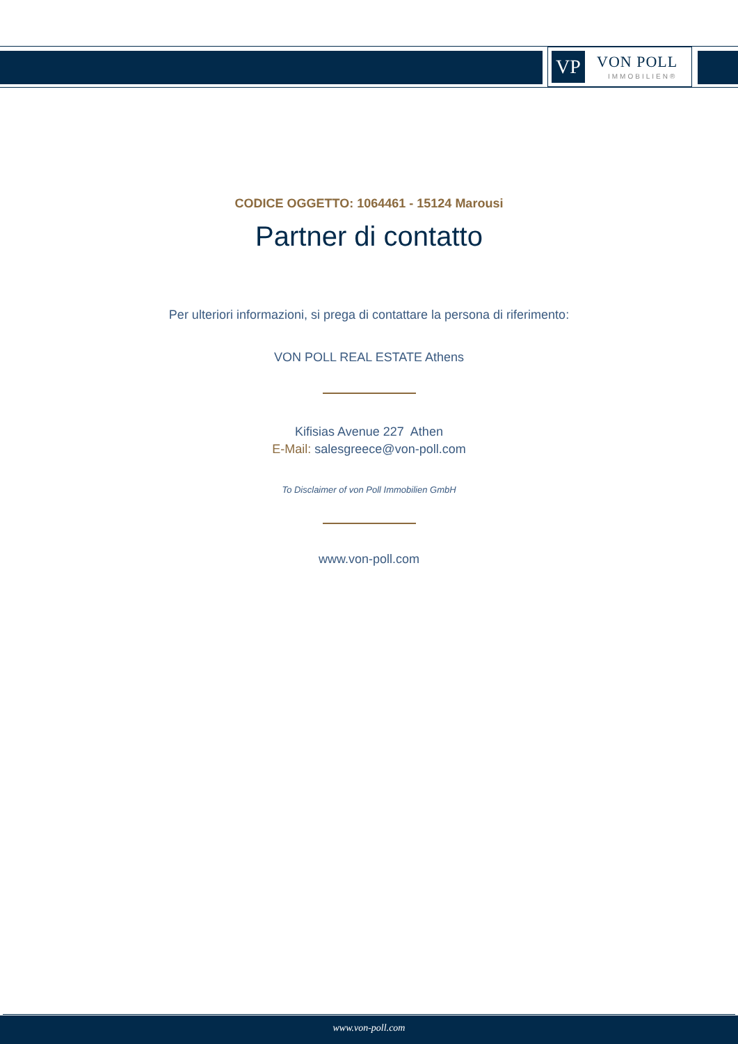VP VON POLL
IMMOBILIEN®
CODICE OGGETTO: 1064461 - 15124 Marousi
Partner di contatto
Per ulteriori informazioni, si prega di contattare la persona di riferimento:
VON POLL REAL ESTATE Athens
Kifisias Avenue 227 Athen
E-Mail: salesgreece@von-poll.com
To Disclaimer of von Poll Immobilien GmbH
www.von-poll.com
www.von-poll.com